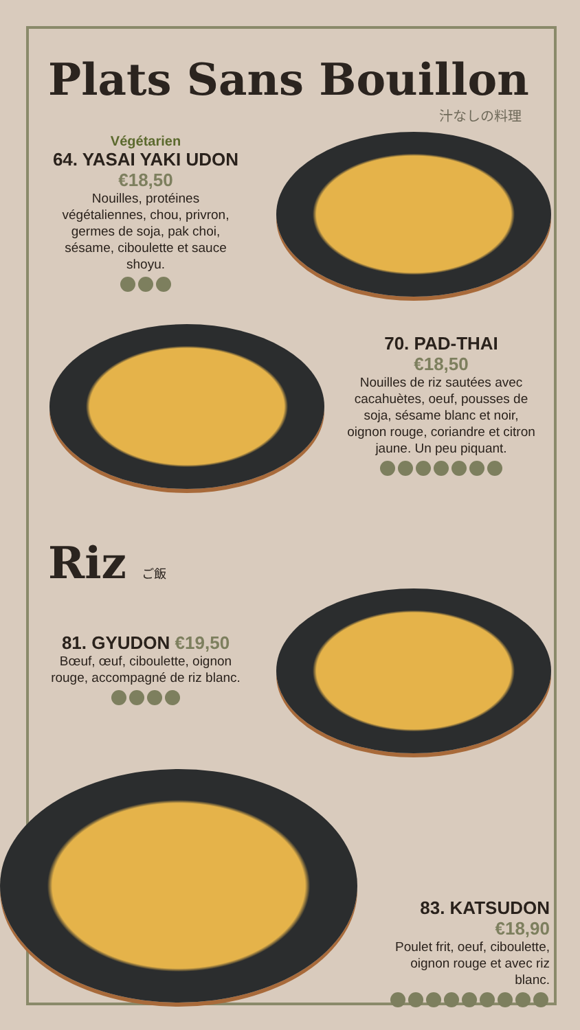Plats Sans Bouillon
汁なしの料理
Végétarien
64. YASAI YAKI UDON €18,50
Nouilles, protéines végétaliennes, chou, privron, germes de soja, pak choi, sésame, ciboulette et sauce shoyu.
70. PAD-THAI
€18,50
Nouilles de riz sautées avec cacahuètes, oeuf, pousses de soja, sésame blanc et noir, oignon rouge, coriandre et citron jaune. Un peu piquant.
Riz ご飯
81. GYUDON €19,50
Bœuf, œuf, ciboulette, oignon rouge, accompagné de riz blanc.
83. KATSUDON
€18,90
Poulet frit, oeuf, ciboulette, oignon rouge et avec riz blanc.